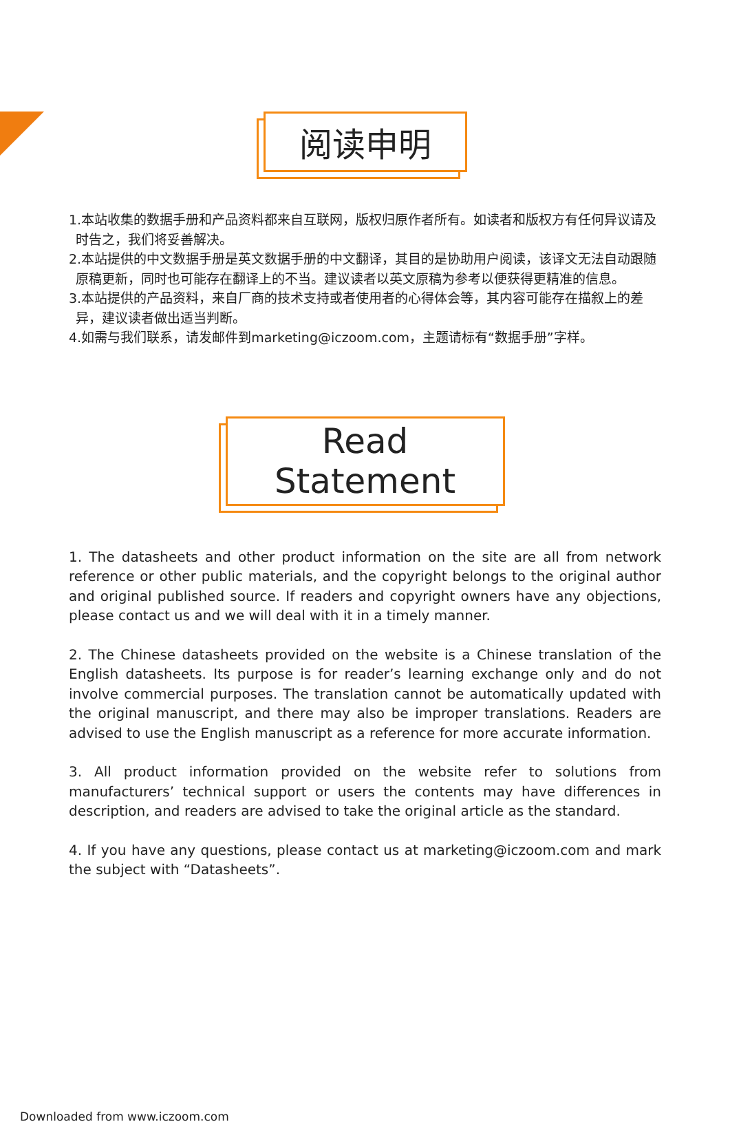阅读申明
1.本站收集的数据手册和产品资料都来自互联网，版权归原作者所有。如读者和版权方有任何异议请及时告之，我们将妥善解决。
2.本站提供的中文数据手册是英文数据手册的中文翻译，其目的是协助用户阅读，该译文无法自动跟随原稿更新，同时也可能存在翻译上的不当。建议读者以英文原稿为参考以便获得更精准的信息。
3.本站提供的产品资料，来自厂商的技术支持或者使用者的心得体会等，其内容可能存在描叙上的差异，建议读者做出适当判断。
4.如需与我们联系，请发邮件到marketing@iczoom.com，主题请标有“数据手册”字样。
Read Statement
1. The datasheets and other product information on the site are all from network reference or other public materials, and the copyright belongs to the original author and original published source. If readers and copyright owners have any objections, please contact us and we will deal with it in a timely manner.
2. The Chinese datasheets provided on the website is a Chinese translation of the English datasheets. Its purpose is for reader’s learning exchange only and do not involve commercial purposes. The translation cannot be automatically updated with the original manuscript, and there may also be improper translations. Readers are advised to use the English manuscript as a reference for more accurate information.
3. All product information provided on the website refer to solutions from manufacturers’ technical support or users the contents may have differences in description, and readers are advised to take the original article as the standard.
4. If you have any questions, please contact us at marketing@iczoom.com and mark the subject with “Datasheets”.
Downloaded from www.iczoom.com